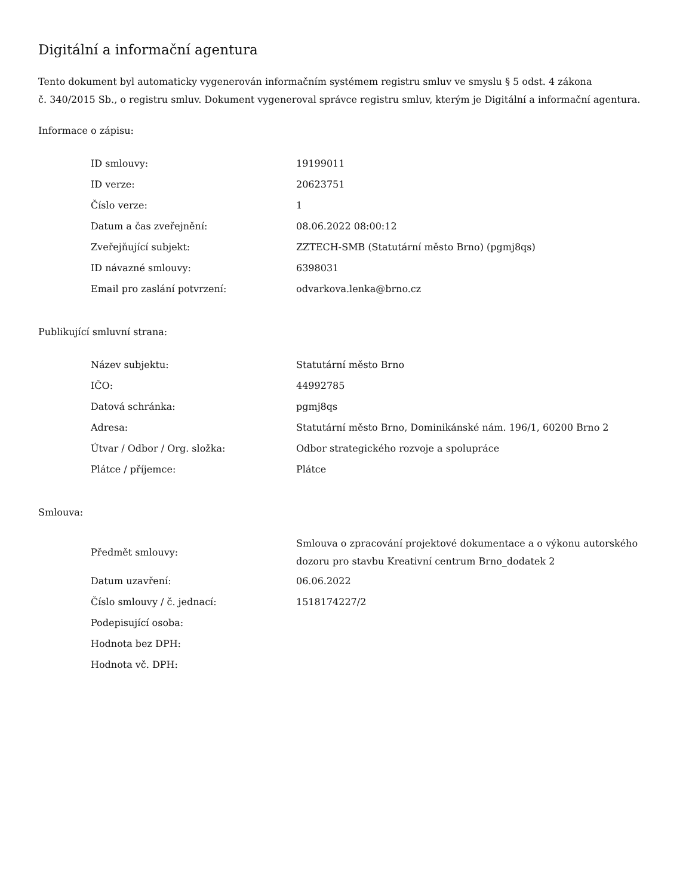Digitální a informační agentura
Tento dokument byl automaticky vygenerován informačním systémem registru smluv ve smyslu § 5 odst. 4 zákona
č. 340/2015 Sb., o registru smluv. Dokument vygeneroval správce registru smluv, kterým je Digitální a informační agentura.
Informace o zápisu:
| ID smlouvy: | 19199011 |
| ID verze: | 20623751 |
| Číslo verze: | 1 |
| Datum a čas zveřejnění: | 08.06.2022 08:00:12 |
| Zveřejňující subjekt: | ZZTECH-SMB (Statutární město Brno) (pgmj8qs) |
| ID návazné smlouvy: | 6398031 |
| Email pro zaslání potvrzení: | odvarkova.lenka@brno.cz |
Publikující smluvní strana:
| Název subjektu: | Statutární město Brno |
| IČO: | 44992785 |
| Datová schránka: | pgmj8qs |
| Adresa: | Statutární město Brno, Dominikánské nám. 196/1, 60200 Brno 2 |
| Útvar / Odbor / Org. složka: | Odbor strategického rozvoje a spolupráce |
| Plátce / příjemce: | Plátce |
Smlouva:
| Předmět smlouvy: | Smlouva o zpracování projektové dokumentace a o výkonu autorského dozoru pro stavbu Kreativní centrum Brno_dodatek 2 |
| Datum uzavření: | 06.06.2022 |
| Číslo smlouvy / č. jednací: | 1518174227/2 |
| Podepisující osoba: | |
| Hodnota bez DPH: | |
| Hodnota vč. DPH: | |